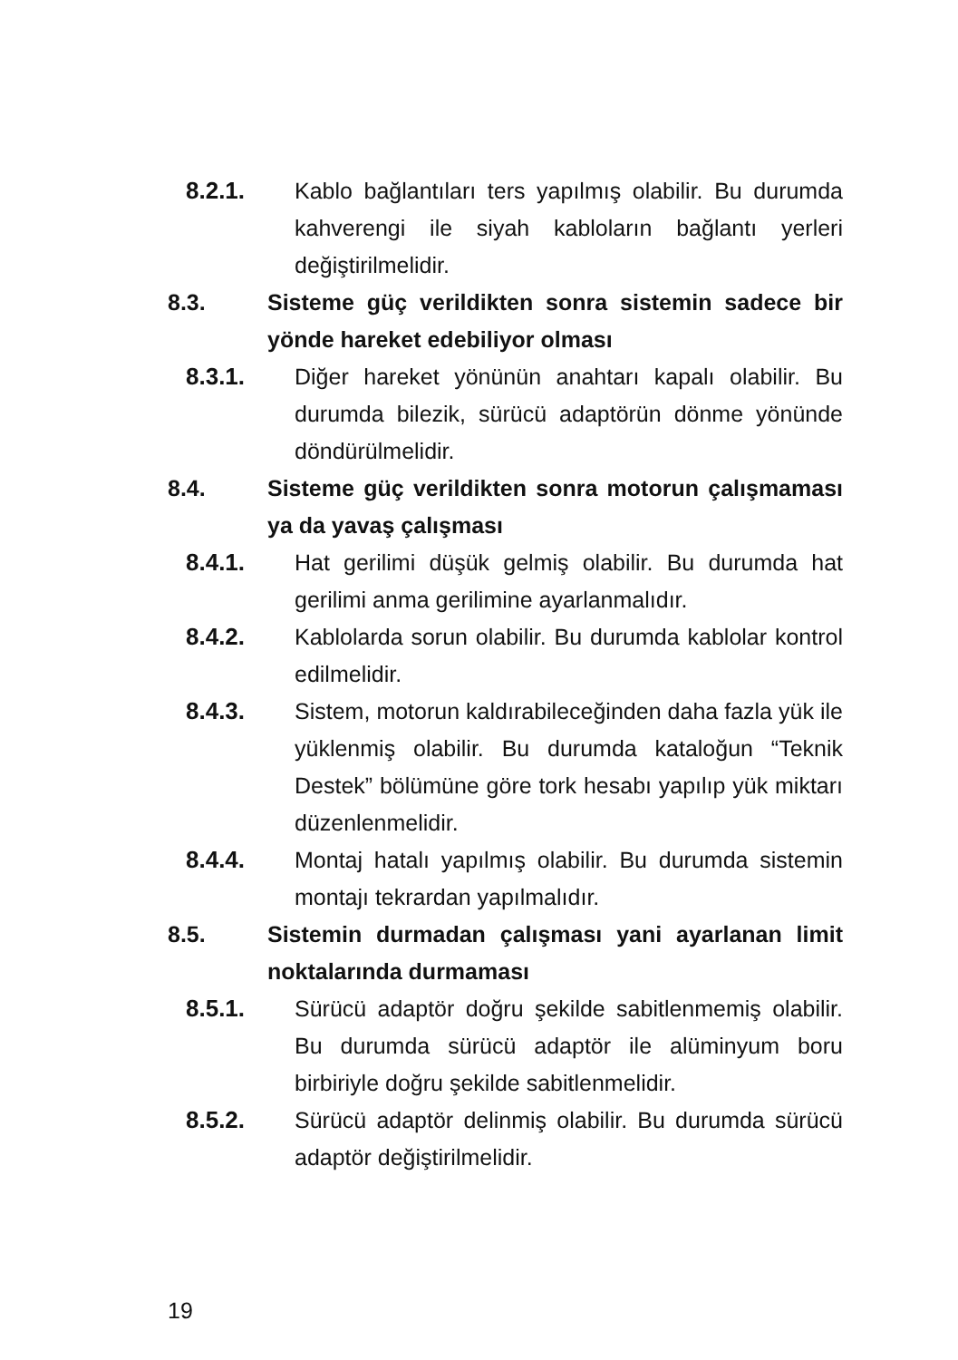8.2.1. Kablo bağlantıları ters yapılmış olabilir. Bu durumda kahverengi ile siyah kabloların bağlantı yerleri değiştirilmelidir.
8.3. Sisteme güç verildikten sonra sistemin sadece bir yönde hareket edebiliyor olması
8.3.1. Diğer hareket yönünün anahtarı kapalı olabilir. Bu durumda bilezik, sürücü adaptörün dönme yönünde döndürülmelidir.
8.4. Sisteme güç verildikten sonra motorun çalışmaması ya da yavaş çalışması
8.4.1. Hat gerilimi düşük gelmiş olabilir. Bu durumda hat gerilimi anma gerilimine ayarlanmalıdır.
8.4.2. Kablolarda sorun olabilir. Bu durumda kablolar kontrol edilmelidir.
8.4.3. Sistem, motorun kaldırabileceğinden daha fazla yük ile yüklenmiş olabilir. Bu durumda kataloğun “Teknik Destek” bölümüne göre tork hesabı yapılıp yük miktarı düzenlenmelidir.
8.4.4. Montaj hatalı yapılmış olabilir. Bu durumda sistemin montajı tekrardan yapılmalıdır.
8.5. Sistemin durmadan çalışması yani ayarlanan limit noktalarında durmaması
8.5.1. Sürücü adaptör doğru şekilde sabitlenmemiş olabilir. Bu durumda sürücü adaptör ile alüminyum boru birbiriyle doğru şekilde sabitlenmelidir.
8.5.2. Sürücü adaptör delinmiş olabilir. Bu durumda sürücü adaptör değiştirilmelidir.
19